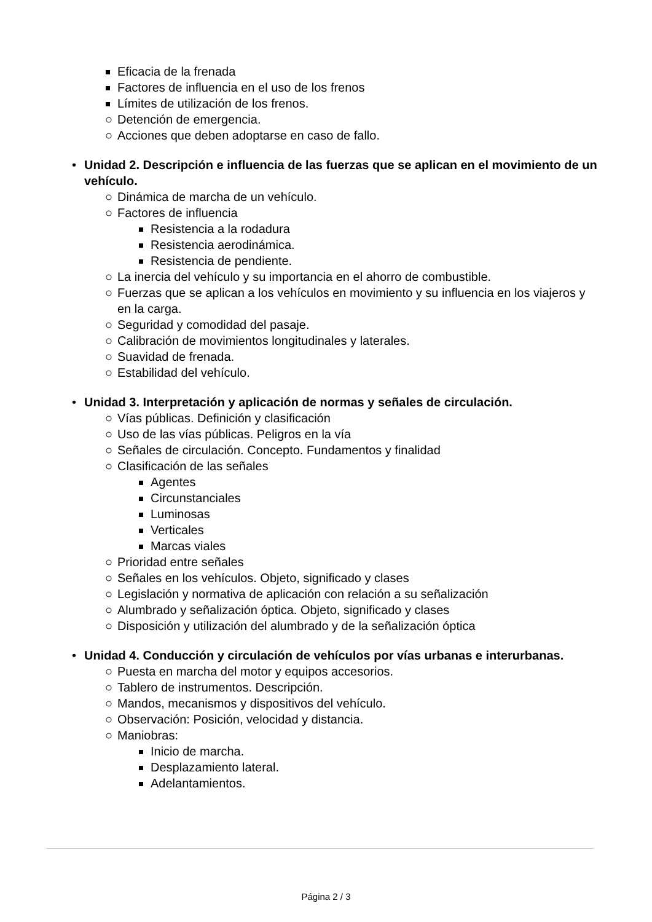Eficacia de la frenada
Factores de influencia en el uso de los frenos
Límites de utilización de los frenos.
○ Detención de emergencia.
○ Acciones que deben adoptarse en caso de fallo.
• Unidad 2. Descripción e influencia de las fuerzas que se aplican en el movimiento de un vehículo.
○ Dinámica de marcha de un vehículo.
○ Factores de influencia
Resistencia a la rodadura
Resistencia aerodinámica.
Resistencia de pendiente.
○ La inercia del vehículo y su importancia en el ahorro de combustible.
○ Fuerzas que se aplican a los vehículos en movimiento y su influencia en los viajeros y en la carga.
○ Seguridad y comodidad del pasaje.
○ Calibración de movimientos longitudinales y laterales.
○ Suavidad de frenada.
○ Estabilidad del vehículo.
• Unidad 3. Interpretación y aplicación de normas y señales de circulación.
○ Vías públicas. Definición y clasificación
○ Uso de las vías públicas. Peligros en la vía
○ Señales de circulación. Concepto. Fundamentos y finalidad
○ Clasificación de las señales
Agentes
Circunstanciales
Luminosas
Verticales
Marcas viales
○ Prioridad entre señales
○ Señales en los vehículos. Objeto, significado y clases
○ Legislación y normativa de aplicación con relación a su señalización
○ Alumbrado y señalización óptica. Objeto, significado y clases
○ Disposición y utilización del alumbrado y de la señalización óptica
• Unidad 4. Conducción y circulación de vehículos por vías urbanas e interurbanas.
○ Puesta en marcha del motor y equipos accesorios.
○ Tablero de instrumentos. Descripción.
○ Mandos, mecanismos y dispositivos del vehículo.
○ Observación: Posición, velocidad y distancia.
○ Maniobras:
Inicio de marcha.
Desplazamiento lateral.
Adelantamientos.
Página 2 / 3